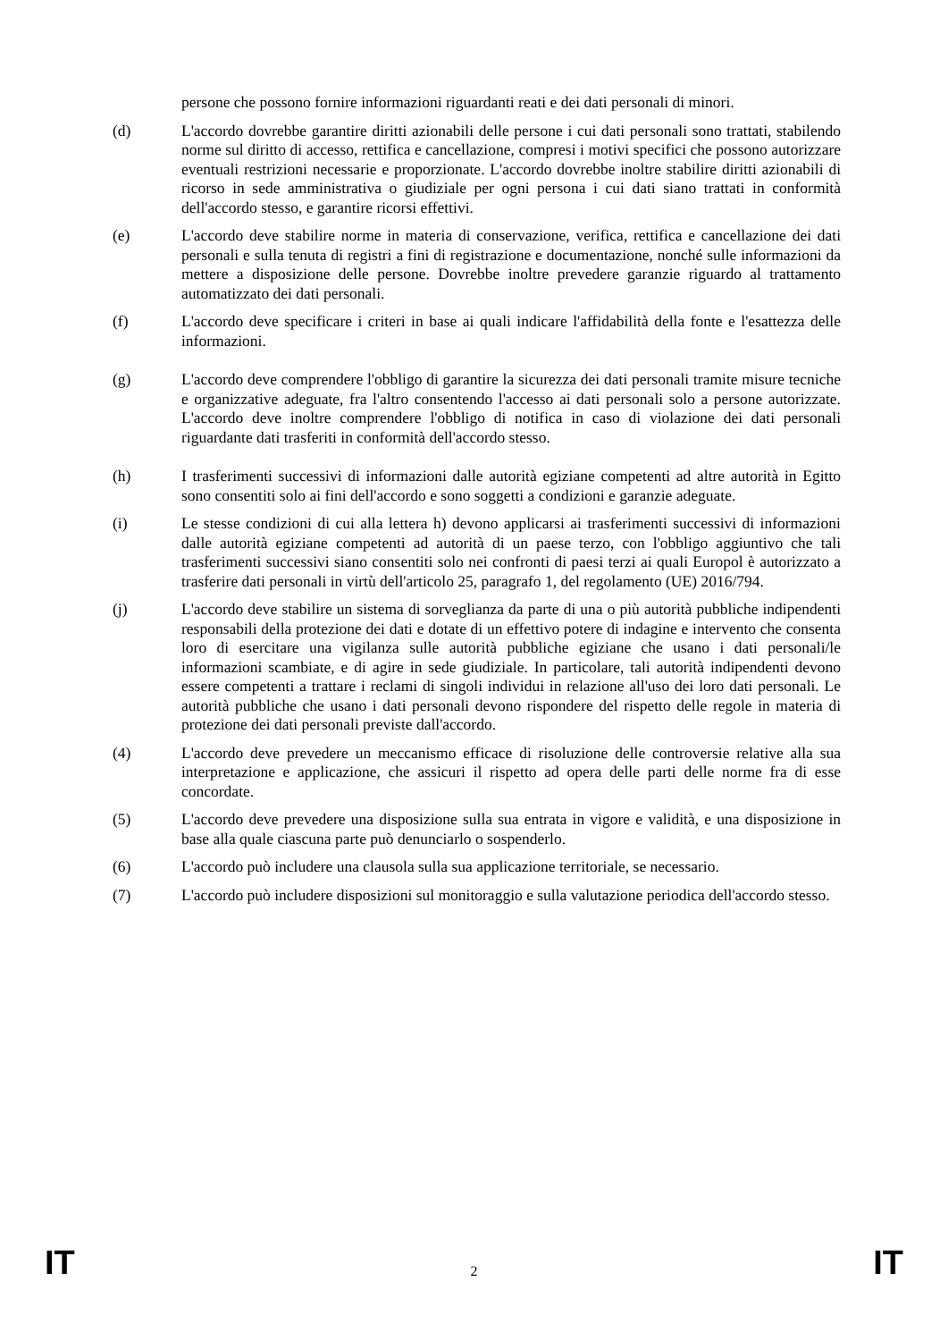persone che possono fornire informazioni riguardanti reati e dei dati personali di minori.
(d) L'accordo dovrebbe garantire diritti azionabili delle persone i cui dati personali sono trattati, stabilendo norme sul diritto di accesso, rettifica e cancellazione, compresi i motivi specifici che possono autorizzare eventuali restrizioni necessarie e proporzionate. L'accordo dovrebbe inoltre stabilire diritti azionabili di ricorso in sede amministrativa o giudiziale per ogni persona i cui dati siano trattati in conformità dell'accordo stesso, e garantire ricorsi effettivi.
(e) L'accordo deve stabilire norme in materia di conservazione, verifica, rettifica e cancellazione dei dati personali e sulla tenuta di registri a fini di registrazione e documentazione, nonché sulle informazioni da mettere a disposizione delle persone. Dovrebbe inoltre prevedere garanzie riguardo al trattamento automatizzato dei dati personali.
(f) L'accordo deve specificare i criteri in base ai quali indicare l'affidabilità della fonte e l'esattezza delle informazioni.
(g) L'accordo deve comprendere l'obbligo di garantire la sicurezza dei dati personali tramite misure tecniche e organizzative adeguate, fra l'altro consentendo l'accesso ai dati personali solo a persone autorizzate. L'accordo deve inoltre comprendere l'obbligo di notifica in caso di violazione dei dati personali riguardante dati trasferiti in conformità dell'accordo stesso.
(h) I trasferimenti successivi di informazioni dalle autorità egiziane competenti ad altre autorità in Egitto sono consentiti solo ai fini dell'accordo e sono soggetti a condizioni e garanzie adeguate.
(i) Le stesse condizioni di cui alla lettera h) devono applicarsi ai trasferimenti successivi di informazioni dalle autorità egiziane competenti ad autorità di un paese terzo, con l'obbligo aggiuntivo che tali trasferimenti successivi siano consentiti solo nei confronti di paesi terzi ai quali Europol è autorizzato a trasferire dati personali in virtù dell'articolo 25, paragrafo 1, del regolamento (UE) 2016/794.
(j) L'accordo deve stabilire un sistema di sorveglianza da parte di una o più autorità pubbliche indipendenti responsabili della protezione dei dati e dotate di un effettivo potere di indagine e intervento che consenta loro di esercitare una vigilanza sulle autorità pubbliche egiziane che usano i dati personali/le informazioni scambiate, e di agire in sede giudiziale. In particolare, tali autorità indipendenti devono essere competenti a trattare i reclami di singoli individui in relazione all'uso dei loro dati personali. Le autorità pubbliche che usano i dati personali devono rispondere del rispetto delle regole in materia di protezione dei dati personali previste dall'accordo.
(4) L'accordo deve prevedere un meccanismo efficace di risoluzione delle controversie relative alla sua interpretazione e applicazione, che assicuri il rispetto ad opera delle parti delle norme fra di esse concordate.
(5) L'accordo deve prevedere una disposizione sulla sua entrata in vigore e validità, e una disposizione in base alla quale ciascuna parte può denunciarlo o sospenderlo.
(6) L'accordo può includere una clausola sulla sua applicazione territoriale, se necessario.
(7) L'accordo può includere disposizioni sul monitoraggio e sulla valutazione periodica dell'accordo stesso.
IT 2 IT